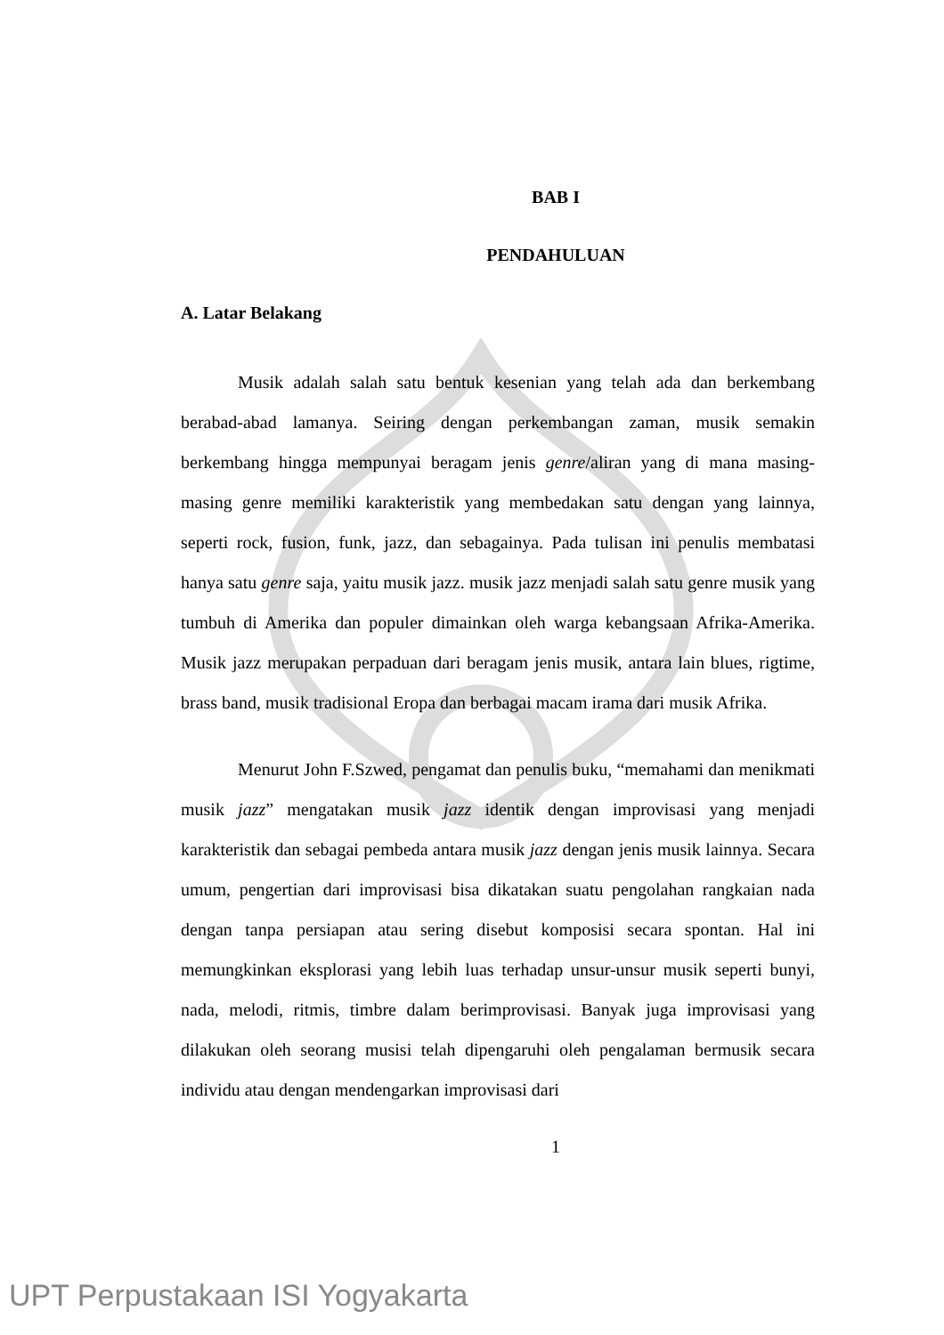BAB I
PENDAHULUAN
A. Latar Belakang
Musik adalah salah satu bentuk kesenian yang telah ada dan berkembang berabad-abad lamanya. Seiring dengan perkembangan zaman, musik semakin berkembang hingga mempunyai beragam jenis genre/aliran yang di mana masing-masing genre memiliki karakteristik yang membedakan satu dengan yang lainnya, seperti rock, fusion, funk, jazz, dan sebagainya. Pada tulisan ini penulis membatasi hanya satu genre saja, yaitu musik jazz. musik jazz menjadi salah satu genre musik yang tumbuh di Amerika dan populer dimainkan oleh warga kebangsaan Afrika-Amerika. Musik jazz merupakan perpaduan dari beragam jenis musik, antara lain blues, rigtime, brass band, musik tradisional Eropa dan berbagai macam irama dari musik Afrika.
Menurut John F.Szwed, pengamat dan penulis buku, “memahami dan menikmati musik jazz” mengatakan musik jazz identik dengan improvisasi yang menjadi karakteristik dan sebagai pembeda antara musik jazz dengan jenis musik lainnya. Secara umum, pengertian dari improvisasi bisa dikatakan suatu pengolahan rangkaian nada dengan tanpa persiapan atau sering disebut komposisi secara spontan. Hal ini memungkinkan eksplorasi yang lebih luas terhadap unsur-unsur musik seperti bunyi, nada, melodi, ritmis, timbre dalam berimprovisasi. Banyak juga improvisasi yang dilakukan oleh seorang musisi telah dipengaruhi oleh pengalaman bermusik secara individu atau dengan mendengarkan improvisasi dari
1
UPT Perpustakaan ISI Yogyakarta